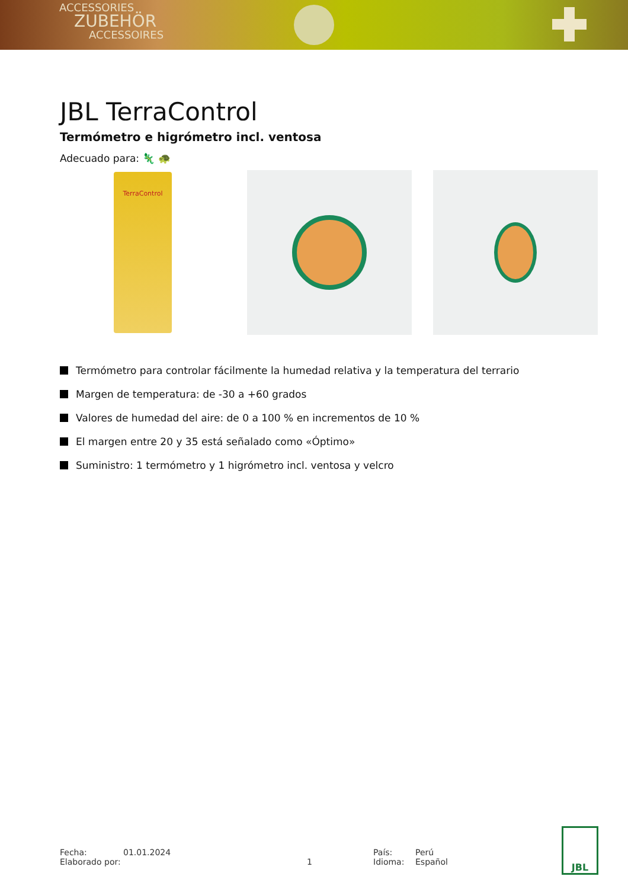ACCESSORIES
ZUBEHÖR
ACCESSOIRES
JBL TerraControl
Termómetro e higrómetro incl. ventosa
Adecuado para: 🦎 🐢
TerraControl
Termómetro para controlar fácilmente la humedad relativa y la temperatura del terrario
Margen de temperatura: de -30 a +60 grados
Valores de humedad del aire: de 0 a 100 % en incrementos de 10 %
El margen entre 20 y 35 está señalado como «Óptimo»
Suministro: 1 termómetro y 1 higrómetro incl. ventosa y velcro
Fecha:
Elaborado por:
01.01.2024
1 País:
Idioma:
Perú
Español
JBL